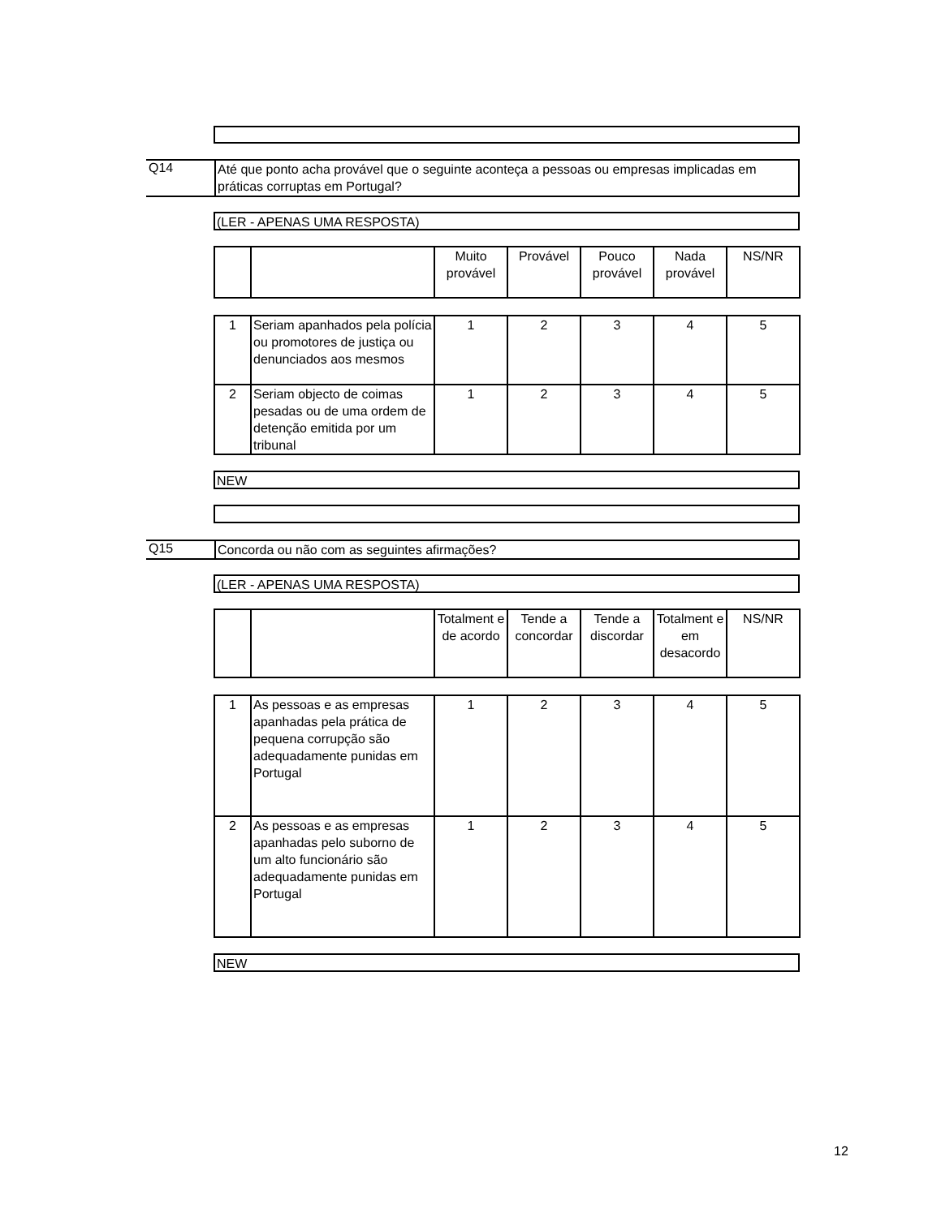Q14
Até que ponto acha provável que o seguinte aconteça a pessoas ou empresas implicadas em práticas corruptas em Portugal?
(LER - APENAS UMA RESPOSTA)
| | | Muito provável | Provável | Pouco provável | Nada provável | NS/NR |
| 1 | Seriam apanhados pela polícia ou promotores de justiça ou denunciados aos mesmos | 1 | 2 | 3 | 4 | 5 |
| 2 | Seriam objecto de coimas pesadas ou de uma ordem de detenção emitida por um tribunal | 1 | 2 | 3 | 4 | 5 |
NEW
Q15
Concorda ou não com as seguintes afirmações?
(LER - APENAS UMA RESPOSTA)
| | | Totalment e de acordo | Tende a concordar | Tende a discordar | Totalment e em desacordo | NS/NR |
| 1 | As pessoas e as empresas apanhadas pela prática de pequena corrupção são adequadamente punidas em Portugal | 1 | 2 | 3 | 4 | 5 |
| 2 | As pessoas e as empresas apanhadas pelo suborno de um alto funcionário são adequadamente punidas em Portugal | 1 | 2 | 3 | 4 | 5 |
NEW
12